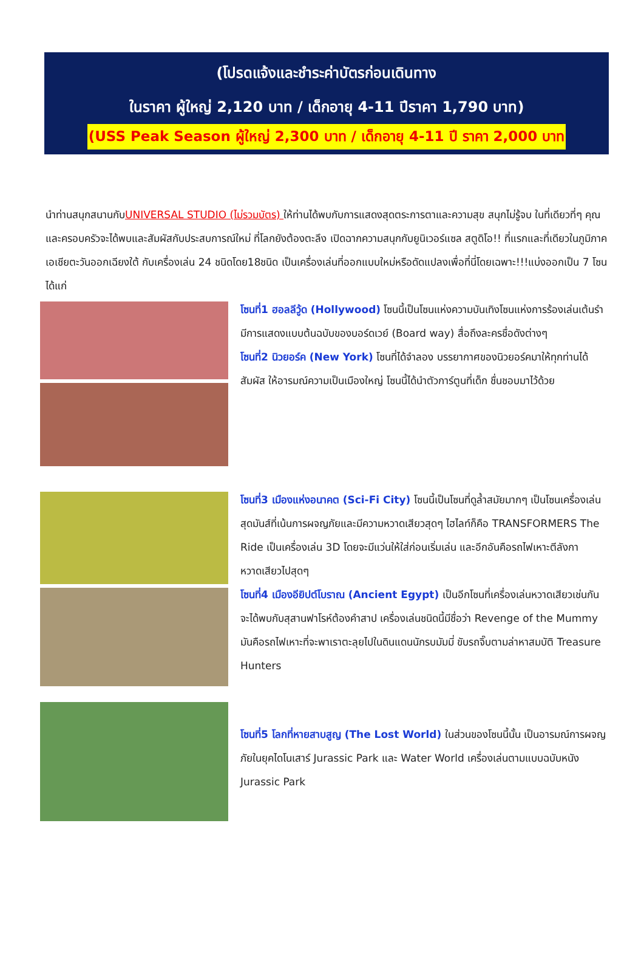(โปรดแจ้งและชำระค่าบัตรก่อนเดินทาง
ในราคา ผู้ใหญ่ 2,120 บาท / เด็กอายุ 4-11 ปีราคา 1,790 บาท)
(USS Peak Season ผู้ใหญ่ 2,300 บาท / เด็กอายุ 4-11 ปี ราคา 2,000 บาท
นำท่านสนุกสนานกับUNIVERSAL STUDIO (ไม่รวมบัตร) ให้ท่านได้พบกับการแสดงสุดตระการตาและความสุข สนุกไม่รู้จบ ในที่เดียวที่ๆ คุณและครอบครัวจะได้พบและสัมผัสกับประสบการณ์ใหม่ ที่โลกยังต้องตะลึง เปิดฉากความสนุกกับยูนิเวอร์แซล สตูดิโอ!! ที่แรกและที่เดียวในภูมิภาคเอเชียตะวันออกเฉียงใต้ กับเครื่องเล่น 24 ชนิดโดย18ชนิด เป็นเครื่องเล่นที่ออกแบบใหม่หรือดัดแปลงเพื่อที่นี่โดยเฉพาะ!!!แบ่งออกเป็น 7 โซน ได้แก่
โซนที่1 ฮอลลีวู้ด (Hollywood) โซนนี้เป็นโซนแห่งความบันเทิงโซนแห่งการร้องเล่นเต้นรำมีการแสดงแบบต้นฉบับของบอร์ดเวย์ (Board way) สื่อถึงละครชื่อดังต่างๆ
โซนที่2 นิวยอร์ค (New York) โซนที่ได้จำลอง บรรยากาศของนิวยอร์คมาให้ทุกท่านได้สัมผัส ให้อารมณ์ความเป็นเมืองใหญ่ โซนนี้ได้นำตัวการ์ตูนที่เด็ก ชื่นชอบมาไว้ด้วย
โซนที่3 เมืองแห่งอนาคต (Sci-Fi City) โซนนี้เป็นโซนที่ดูล้ำสมัยมากๆ เป็นโซนเครื่องเล่นสุดมันส์ที่เน้นการผจญภัยและมีความหวาดเสียวสุดๆ ไฮไลท์ก็คือ TRANSFORMERS The Ride เป็นเครื่องเล่น 3D โดยจะมีแว่นให้ใส่ก่อนเริ่มเล่น และอีกอันคือรถไฟเหาะตีลังกา หวาดเสียวไปสุดๆ
โซนที่4 เมืองอียิปต์โบราณ (Ancient Egypt) เป็นอีกโซนที่เครื่องเล่นหวาดเสียวเช่นกัน จะได้พบกับสุสานฟาโรห์ต้องคำสาป เครื่องเล่นชนิดนี้มีชื่อว่า Revenge of the Mummy มันคือรถไฟเหาะที่จะพาเราตะลุยไปในดินแดนนักรบมัมมี่ ขับรถจิ๊บตามล่าหาสมบัติ Treasure Hunters
โซนที่5 โลกที่หายสาบสูญ (The Lost World) ในส่วนของโซนนี้นั้น เป็นอารมณ์การผจญภัยในยุคไดโนเสาร์ Jurassic Park และ Water World เครื่องเล่นตามแบบฉบับหนัง Jurassic Park